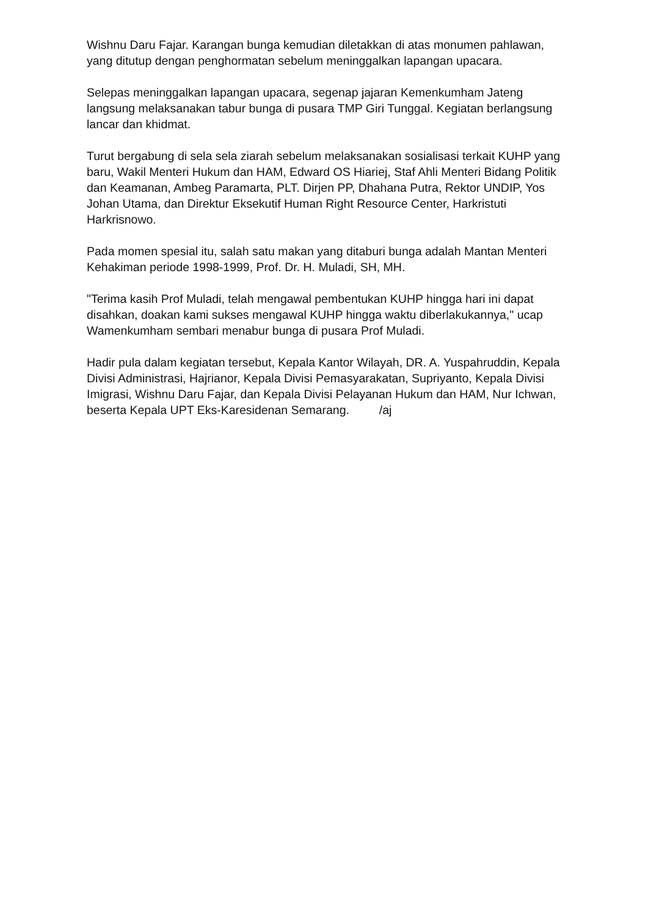Wishnu Daru Fajar. Karangan bunga kemudian diletakkan di atas monumen pahlawan, yang ditutup dengan penghormatan sebelum meninggalkan lapangan upacara.
Selepas meninggalkan lapangan upacara, segenap jajaran Kemenkumham Jateng langsung melaksanakan tabur bunga di pusara TMP Giri Tunggal. Kegiatan berlangsung lancar dan khidmat.
Turut bergabung di sela sela ziarah sebelum melaksanakan sosialisasi terkait KUHP yang baru, Wakil Menteri Hukum dan HAM, Edward OS Hiariej, Staf Ahli Menteri Bidang Politik dan Keamanan, Ambeg Paramarta, PLT. Dirjen PP, Dhahana Putra, Rektor UNDIP, Yos Johan Utama, dan Direktur Eksekutif Human Right Resource Center, Harkristuti Harkrisnowo.
Pada momen spesial itu, salah satu makan yang ditaburi bunga adalah Mantan Menteri Kehakiman periode 1998-1999, Prof. Dr. H. Muladi, SH, MH.
"Terima kasih Prof Muladi, telah mengawal pembentukan KUHP hingga hari ini dapat disahkan, doakan kami sukses mengawal KUHP hingga waktu diberlakukannya," ucap Wamenkumham sembari menabur bunga di pusara Prof Muladi.
Hadir pula dalam kegiatan tersebut, Kepala Kantor Wilayah, DR. A. Yuspahruddin, Kepala Divisi Administrasi, Hajrianor, Kepala Divisi Pemasyarakatan, Supriyanto, Kepala Divisi Imigrasi, Wishnu Daru Fajar, dan Kepala Divisi Pelayanan Hukum dan HAM, Nur Ichwan, beserta Kepala UPT Eks-Karesidenan Semarang. /aj